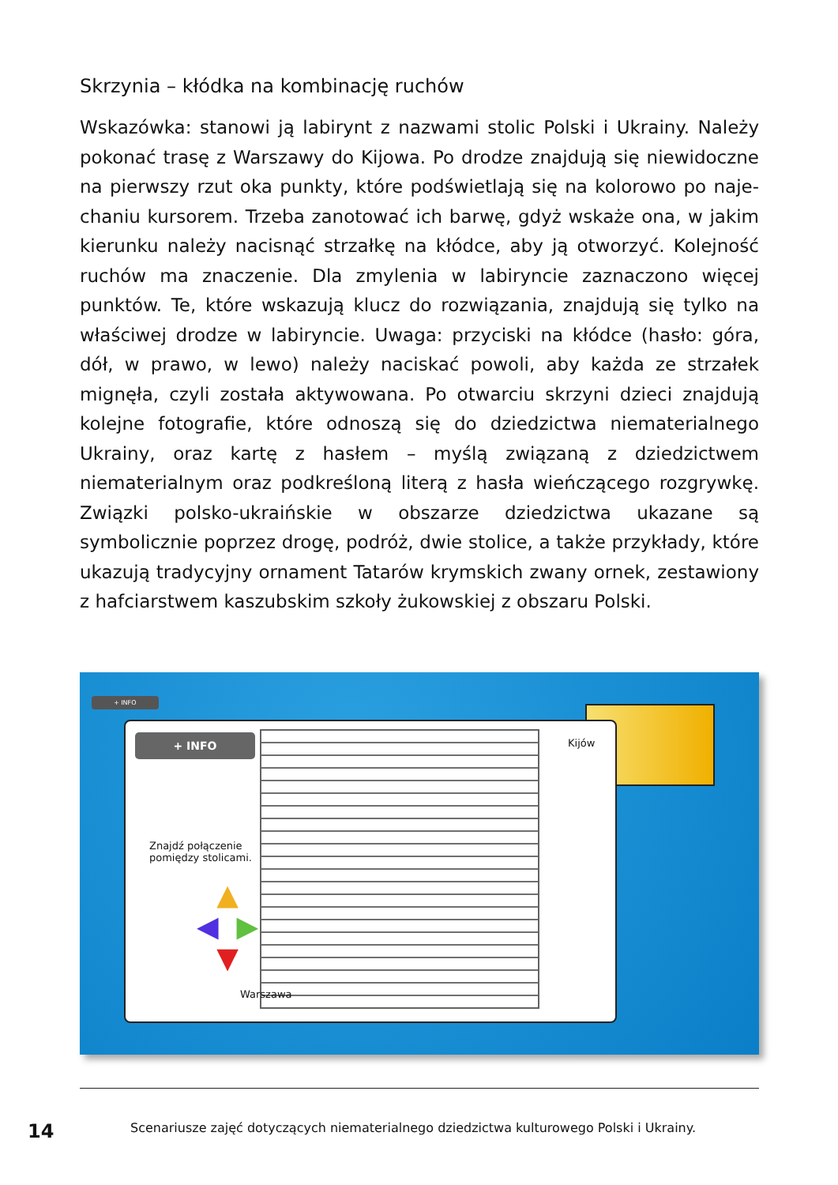Skrzynia – kłódka na kombinację ruchów
Wskazówka: stanowi ją labirynt z nazwami stolic Polski i Ukrainy. Należy pokonać trasę z Warszawy do Kijowa. Po drodze znajdują się niewidoczne na pierwszy rzut oka punkty, które podświetlają się na kolorowo po naje­chaniu kursorem. Trzeba zanotować ich barwę, gdyż wskaże ona, w jakim kierunku należy nacisnąć strzałkę na kłódce, aby ją otworzyć. Kolejność ru­chów ma znaczenie. Dla zmylenia w labiryncie zaznaczono więcej punktów. Te, które wskazują klucz do rozwiązania, znajdują się tylko na właściwej drodze w labiryncie. Uwaga: przyciski na kłódce (hasło: góra, dół, w prawo, w lewo) należy naciskać powoli, aby każda ze strzałek mignęła, czyli została aktywowana. Po otwarciu skrzyni dzieci znajdują kolejne fotografie, które odnoszą się do dziedzictwa niematerialnego Ukrainy, oraz kartę z hasłem – my­ślą związaną z dziedzictwem niematerialnym oraz podkreśloną literą z ha­sła wieńczącego rozgrywkę. Związki polsko-ukraińskie w obszarze dziedzic­twa ukazane są symbolicznie poprzez drogę, podróż, dwie stolice, a także przykłady, które ukazują tradycyjny ornament Tatarów krymskich zwany ornek, zestawiony z hafciarstwem kaszubskim szkoły żukowskiej z obszaru Polski.
+ INFO
+ INFO
Znajdź połączenie
pomiędzy stolicami.
▲
◀ ▶
▼
Kijów
Warszawa
14
Scenariusze zajęć dotyczących niematerialnego dziedzictwa kulturowego Polski i Ukrainy.